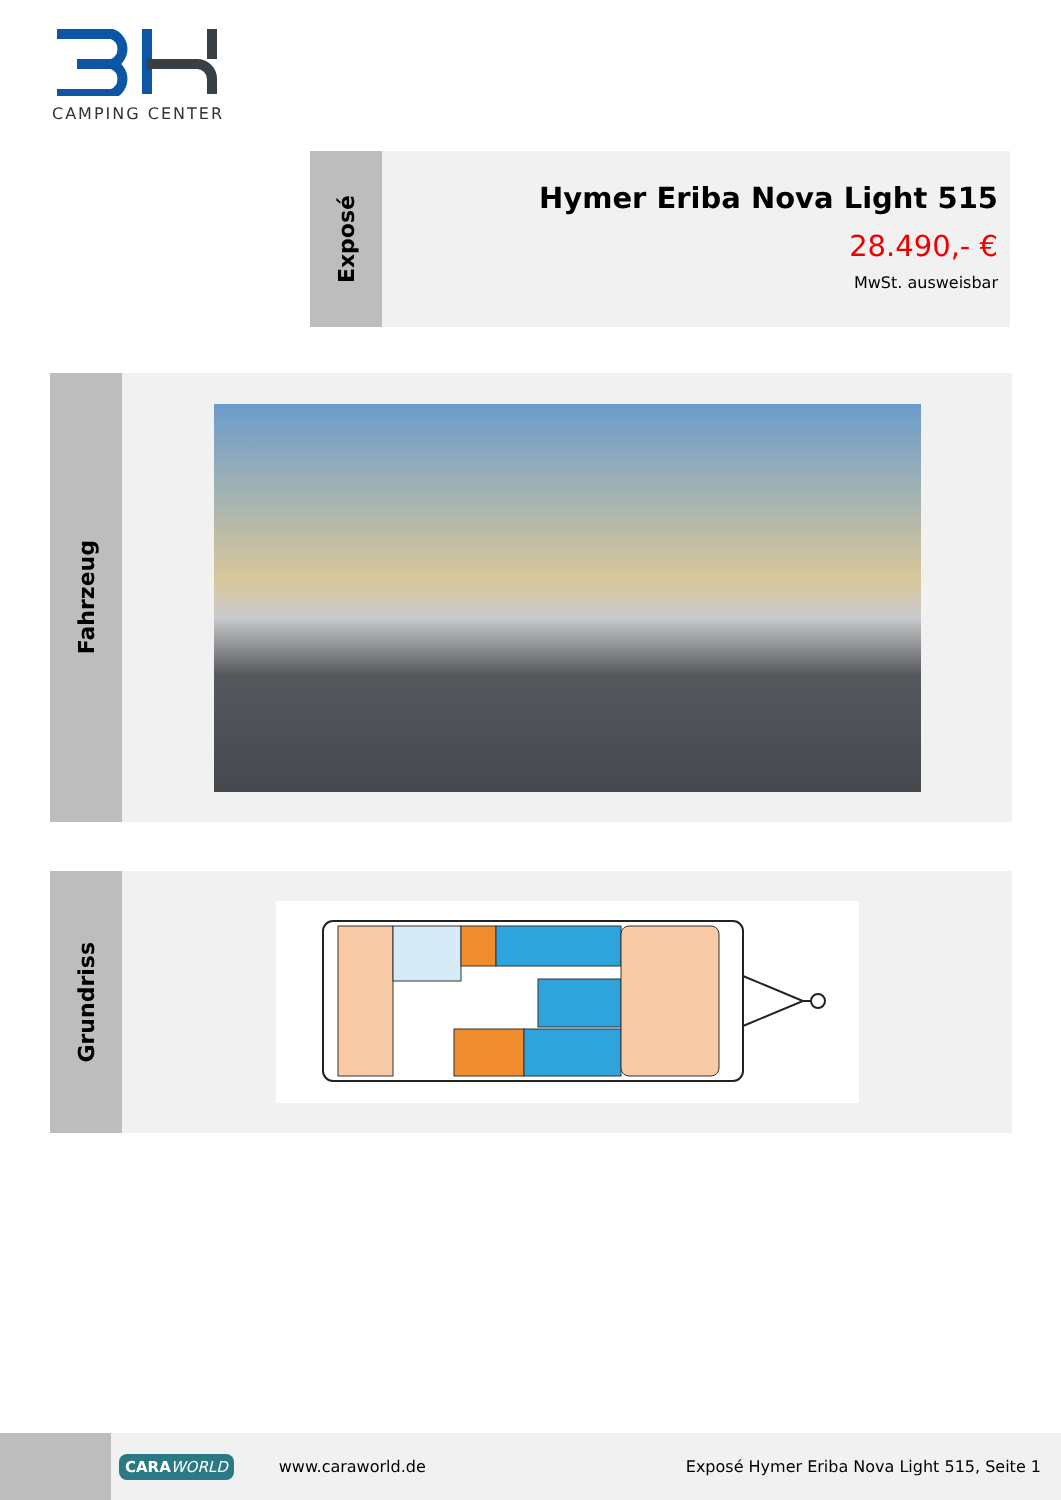CAMPING CENTER
Exposé
Hymer Eriba Nova Light 515
28.490,- €
MwSt. ausweisbar
Fahrzeug
Grundriss
CARAWORLD
www.caraworld.de
Exposé Hymer Eriba Nova Light 515, Seite 1